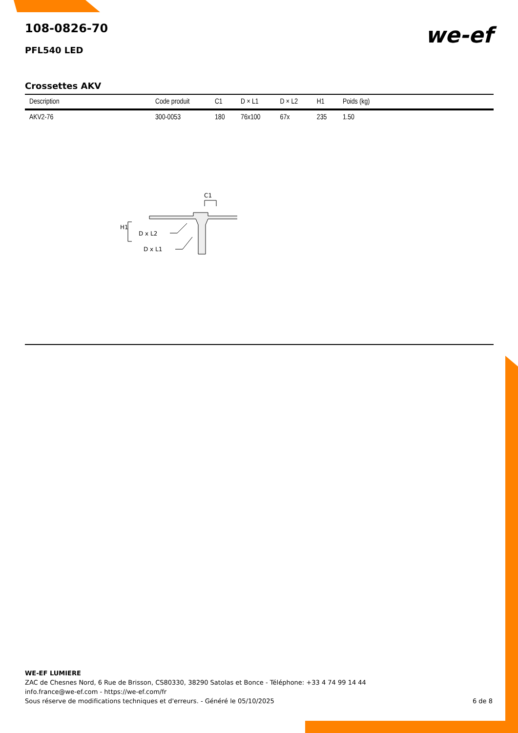we-ef
108-0826-70
PFL540 LED
Crossettes AKV
| Description | Code produit | C1 | D × L1 | D × L2 | H1 | Poids (kg) |
| --- | --- | --- | --- | --- | --- | --- |
| AKV2-76 | 300-0053 | 180 | 76x100 | 67x | 235 | 1.50 |
C1
H1
D x L2
D x L1
WE-EF LUMIERE
ZAC de Chesnes Nord, 6 Rue de Brisson, CS80330, 38290 Satolas et Bonce - Téléphone: +33 4 74 99 14 44
info.france@we-ef.com - https://we-ef.com/fr
Sous réserve de modifications techniques et d'erreurs. - Généré le 05/10/2025 6 de 8